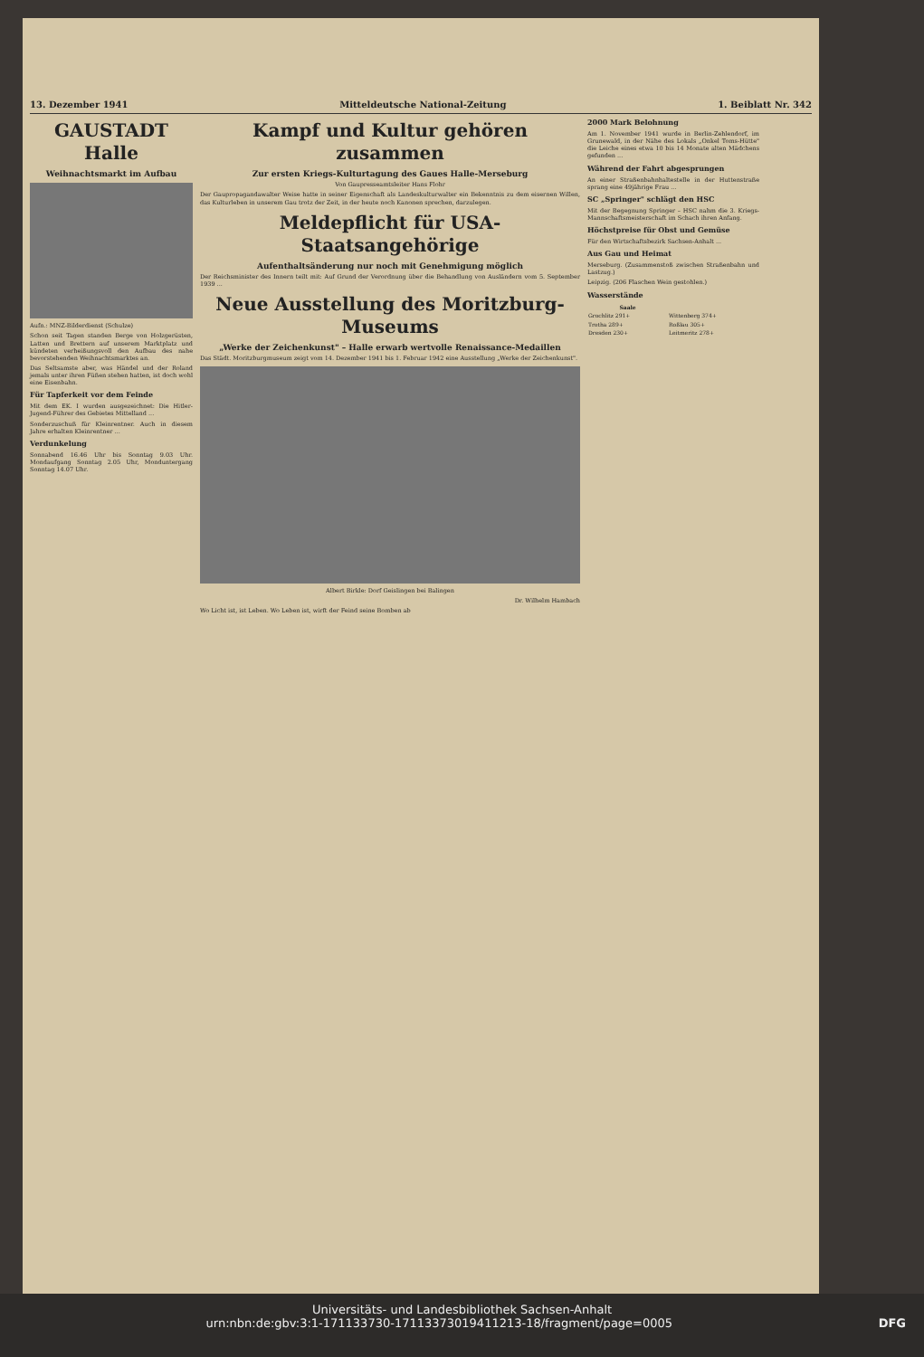13. Dezember 1941 Mitteldeutsche National-Zeitung 1. Beiblatt Nr. 342
GAUSTADT Halle
Weihnachtsmarkt im Aufbau
Aufn.: MNZ-Bilderdienst (Schulze)
Schon seit Tagen standen Berge von Holzgerüsten, Latten und Brettern auf unserem Marktplatz und kündeten verheißungsvoll den Aufbau des nahe bevorstehenden Weihnachtsmarktes an.
Das Seltsamste aber, was Händel und der Roland jemals unter ihren Füßen stehen hatten, ist doch wohl eine Eisenbahn.
Für Tapferkeit vor dem Feinde
Mit dem EK. I wurden ausgezeichnet: Die Hitler-Jugend-Führer des Gebietes Mittelland ...
Sonderzuschuß für Kleinrentner. Auch in diesem Jahre erhalten Kleinrentner ...
Verdunkelung
Sonnabend 16.46 Uhr bis Sonntag 9.03 Uhr. Mondaufgang Sonntag 2.05 Uhr, Monduntergang Sonntag 14.07 Uhr.
Kampf und Kultur gehören zusammen
Zur ersten Kriegs-Kulturtagung des Gaues Halle-Merseburg
Von Gaupresseamtsleiter Hans Flohr
Der Gaupropagandawalter Weise hatte in seiner Eigenschaft als Landeskulturwalter ein Bekenntnis zu dem eisernen Willen, das Kulturleben in unserem Gau trotz der Zeit, in der heute noch Kanonen sprechen, darzulegen.
Meldepflicht für USA-Staatsangehörige
Aufenthaltsänderung nur noch mit Genehmigung möglich
Der Reichsminister des Innern teilt mit: Auf Grund der Verordnung über die Behandlung von Ausländern vom 5. September 1939 ...
Neue Ausstellung des Moritzburg-Museums
„Werke der Zeichenkunst" – Halle erwarb wertvolle Renaissance-Medaillen
Das Städt. Moritzburgmuseum zeigt vom 14. Dezember 1941 bis 1. Februar 1942 eine Ausstellung „Werke der Zeichenkunst".
Albert Birkle: Dorf Geislingen bei Balingen
Dr. Wilhelm Hambach
Wo Licht ist, ist Leben. Wo Leben ist, wirft der Feind seine Bomben ab
2000 Mark Belohnung
Am 1. November 1941 wurde in Berlin-Zehlendorf, im Grunewald, in der Nähe des Lokals „Onkel Toms-Hütte" die Leiche eines etwa 10 bis 14 Monate alten Mädchens gefunden ...
Während der Fahrt abgesprungen
An einer Straßenbahnhaltestelle in der Huttenstraße sprang eine 49jährige Frau ...
SC „Springer" schlägt den HSC
Mit der Begegnung Springer – HSC nahm die 3. Kriegs-Mannschaftsmeisterschaft im Schach ihren Anfang.
Höchstpreise für Obst und Gemüse
Für den Wirtschaftsbezirk Sachsen-Anhalt ...
Aus Gau und Heimat
Merseburg. (Zusammenstoß zwischen Straßenbahn und Lastzug.)
Leipzig. (206 Flaschen Wein gestohlen.)
Wasserstände
| Saale | |
| --- | --- |
| Grochlitz 291+ | Wittenberg 374+ |
| Trotha 289+ | Roßlau 305+ |
| Dresden 230+ | Leitmeritz 278+ |
Universitäts- und Landesbibliothek Sachsen-Anhalt
urn:nbn:de:gbv:3:1-171133730-17113373019411213-18/fragment/page=0005 DFG